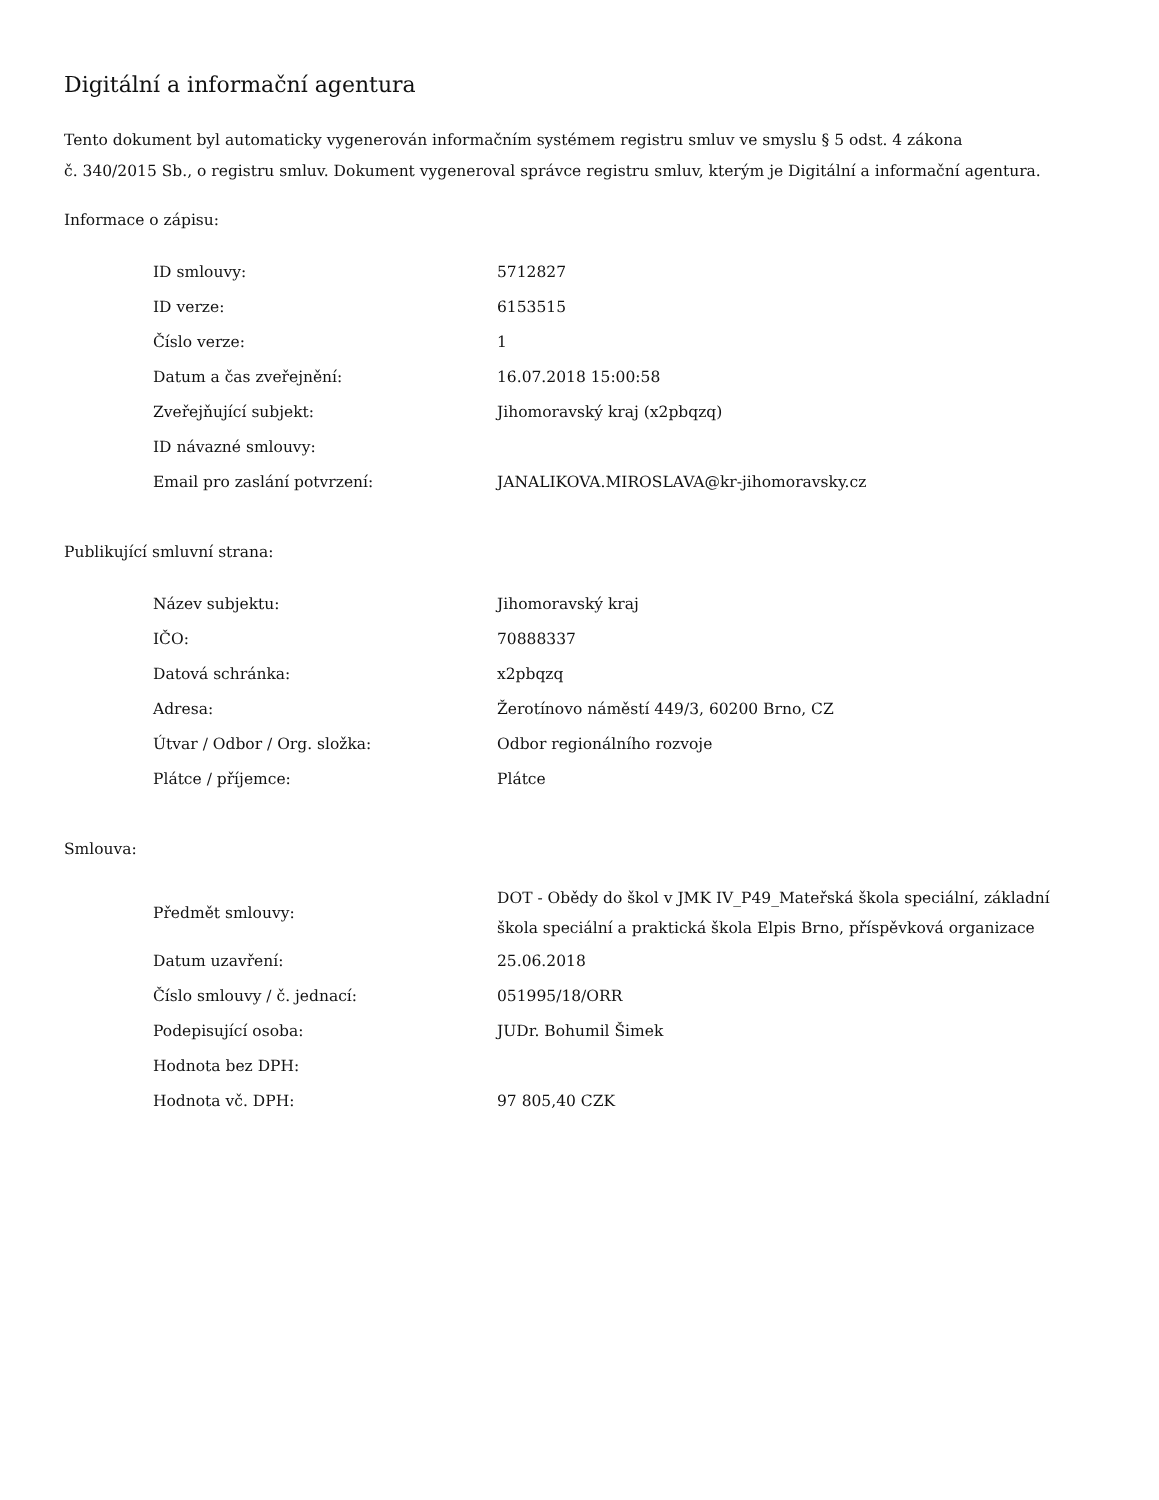Digitální a informační agentura
Tento dokument byl automaticky vygenerován informačním systémem registru smluv ve smyslu § 5 odst. 4 zákona
č. 340/2015 Sb., o registru smluv. Dokument vygeneroval správce registru smluv, kterým je Digitální a informační agentura.
Informace o zápisu:
| ID smlouvy: | 5712827 |
| ID verze: | 6153515 |
| Číslo verze: | 1 |
| Datum a čas zveřejnění: | 16.07.2018 15:00:58 |
| Zveřejňující subjekt: | Jihomoravský kraj (x2pbqzq) |
| ID návazné smlouvy: | |
| Email pro zaslání potvrzení: | JANALIKOVA.MIROSLAVA@kr-jihomoravsky.cz |
Publikující smluvní strana:
| Název subjektu: | Jihomoravský kraj |
| IČO: | 70888337 |
| Datová schránka: | x2pbqzq |
| Adresa: | Žerotínovo náměstí 449/3, 60200 Brno, CZ |
| Útvar / Odbor / Org. složka: | Odbor regionálního rozvoje |
| Plátce / příjemce: | Plátce |
Smlouva:
| Předmět smlouvy: | DOT - Obědy do škol v JMK IV_P49_Mateřská škola speciální, základní škola speciální a praktická škola Elpis Brno, příspěvková organizace |
| Datum uzavření: | 25.06.2018 |
| Číslo smlouvy / č. jednací: | 051995/18/ORR |
| Podepisující osoba: | JUDr. Bohumil Šimek |
| Hodnota bez DPH: | |
| Hodnota vč. DPH: | 97 805,40 CZK |